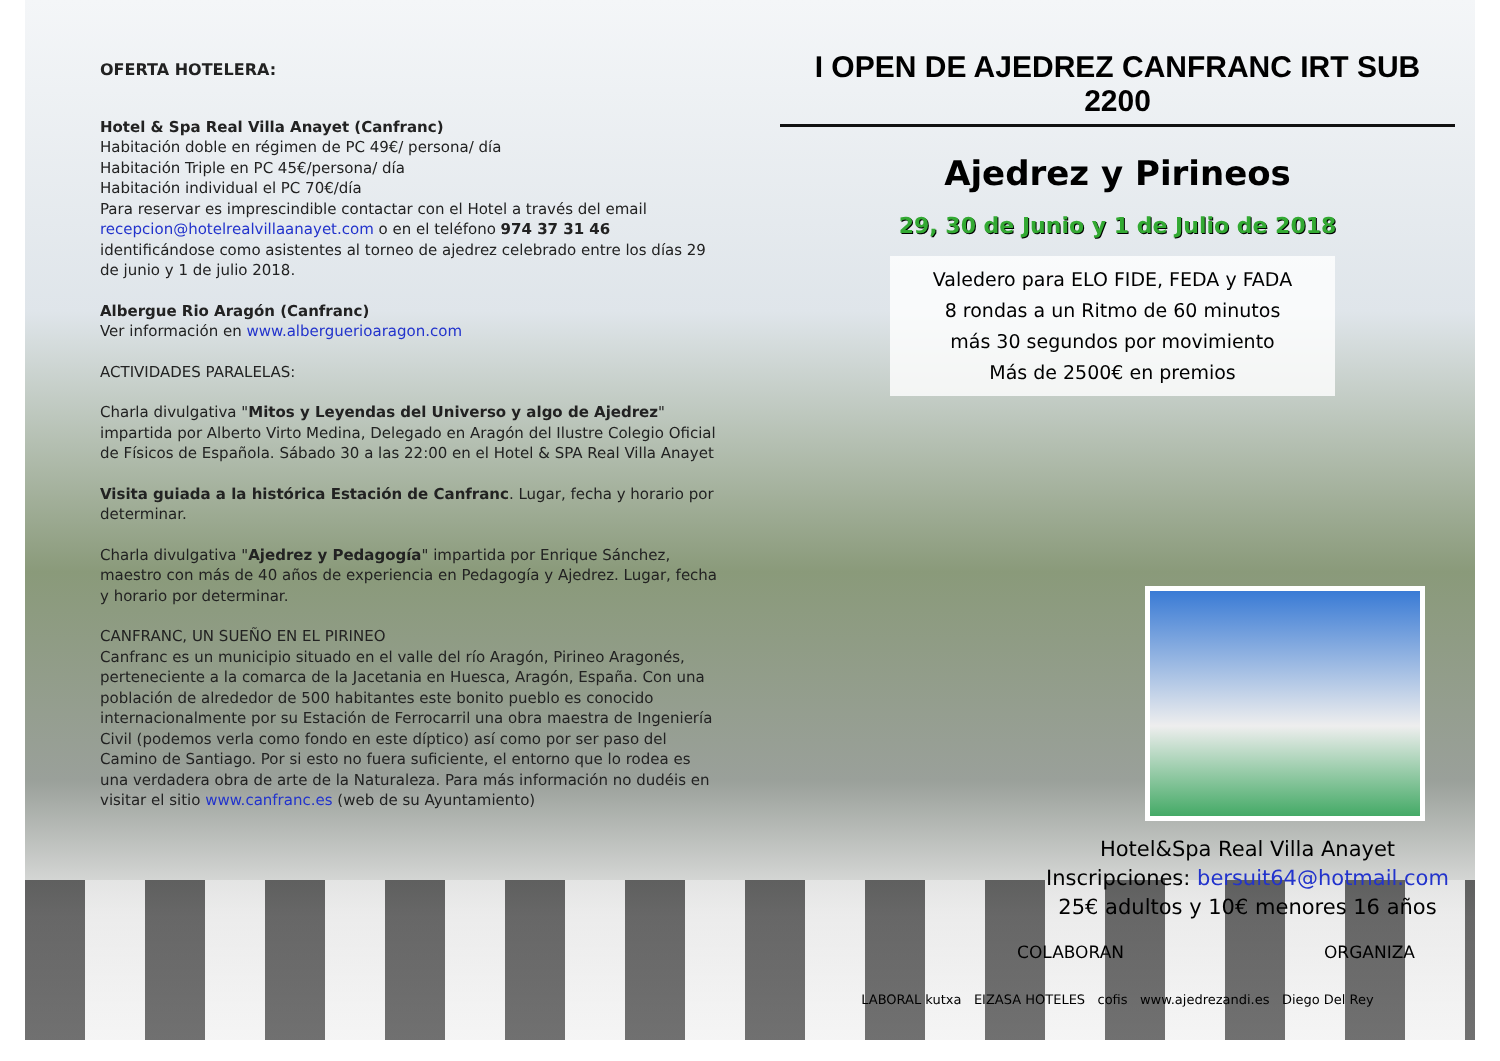OFERTA HOTELERA:
Hotel & Spa Real Villa Anayet (Canfranc)
Habitación doble en régimen de PC 49€/ persona/ día
Habitación Triple en PC 45€/persona/ día
Habitación individual el PC 70€/día
Para reservar es imprescindible contactar con el Hotel a través del email recepcion@hotelrealvillaanayet.com o en el teléfono 974 37 31 46 identificándose como asistentes al torneo de ajedrez celebrado entre los días 29 de junio y 1 de julio 2018.
Albergue Rio Aragón (Canfranc)
Ver información en www.alberguerioaragon.com
ACTIVIDADES PARALELAS:
Charla divulgativa "Mitos y Leyendas del Universo y algo de Ajedrez" impartida por Alberto Virto Medina, Delegado en Aragón del Ilustre Colegio Oficial de Físicos de Española. Sábado 30 a las 22:00 en el Hotel & SPA Real Villa Anayet
Visita guiada a la histórica Estación de Canfranc. Lugar, fecha y horario por determinar.
Charla divulgativa "Ajedrez y Pedagogía" impartida por Enrique Sánchez, maestro con más de 40 años de experiencia en Pedagogía y Ajedrez. Lugar, fecha y horario por determinar.
CANFRANC, UN SUEÑO EN EL PIRINEO
Canfranc es un municipio situado en el valle del río Aragón, Pirineo Aragonés, perteneciente a la comarca de la Jacetania en Huesca, Aragón, España. Con una población de alrededor de 500 habitantes este bonito pueblo es conocido internacionalmente por su Estación de Ferrocarril una obra maestra de Ingeniería Civil (podemos verla como fondo en este díptico) así como por ser paso del Camino de Santiago. Por si esto no fuera suficiente, el entorno que lo rodea es una verdadera obra de arte de la Naturaleza. Para más información no dudéis en visitar el sitio www.canfranc.es (web de su Ayuntamiento)
I OPEN DE AJEDREZ CANFRANC IRT SUB 2200
Ajedrez y Pirineos
29, 30 de Junio y 1 de Julio de 2018
Valedero para ELO FIDE, FEDA y FADA
8 rondas a un Ritmo de 60 minutos
más 30 segundos por movimiento
Más de 2500€ en premios
Hotel&Spa Real Villa Anayet
Inscripciones: bersuit64@hotmail.com
25€ adultos y 10€ menores 16 años
COLABORAN ORGANIZA
LABORAL kutxa EIZASA HOTELES cofis www.ajedrezandi.es Diego Del Rey